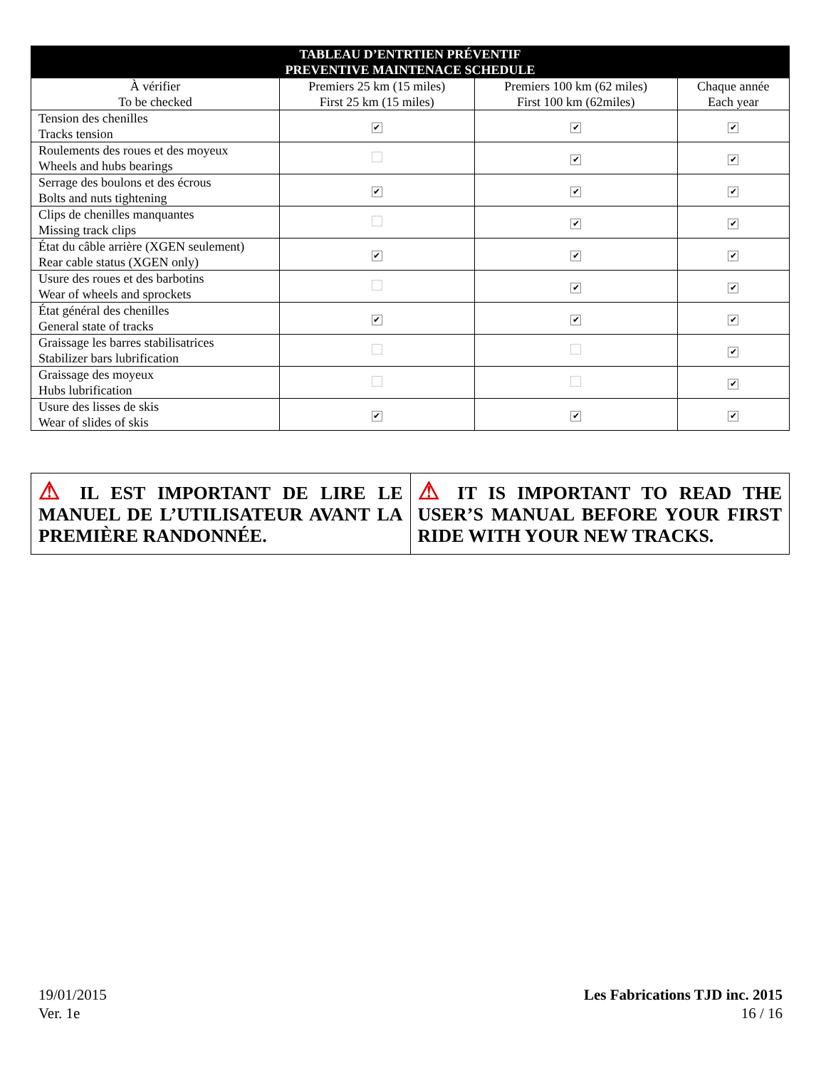| TABLEAU D’ENTRTIEN PRÉVENTIF PREVENTIVE MAINTENACE SCHEDULE | | | |
| --- | --- | --- | --- |
| À vérifier To be checked | Premiers 25 km (15 miles) First 25 km (15 miles) | Premiers 100 km (62 miles) First 100 km (62miles) | Chaque année Each year |
| Tension des chenilles Tracks tension | ✔ | ✔ | ✔ |
| Roulements des roues et des moyeux Wheels and hubs bearings | | ✔ | ✔ |
| Serrage des boulons et des écrous Bolts and nuts tightening | ✔ | ✔ | ✔ |
| Clips de chenilles manquantes Missing track clips | | ✔ | ✔ |
| État du câble arrière (XGEN seulement) Rear cable status (XGEN only) | ✔ | ✔ | ✔ |
| Usure des roues et des barbotins Wear of wheels and sprockets | | ✔ | ✔ |
| État général des chenilles General state of tracks | ✔ | ✔ | ✔ |
| Graissage les barres stabilisatrices Stabilizer bars lubrification | | | ✔ |
| Graissage des moyeux Hubs lubrification | | | ✔ |
| Usure des lisses de skis Wear of slides of skis | ✔ | ✔ | ✔ |
| ⚠ IL EST IMPORTANT DE LIRE LE MANUEL DE L’UTILISATEUR AVANT LA PREMIÈRE RANDONNÉE. | ⚠ IT IS IMPORTANT TO READ THE USER’S MANUAL BEFORE YOUR FIRST RIDE WITH YOUR NEW TRACKS. |
19/01/2015
Ver. 1e
Les Fabrications TJD inc. 2015
16 / 16